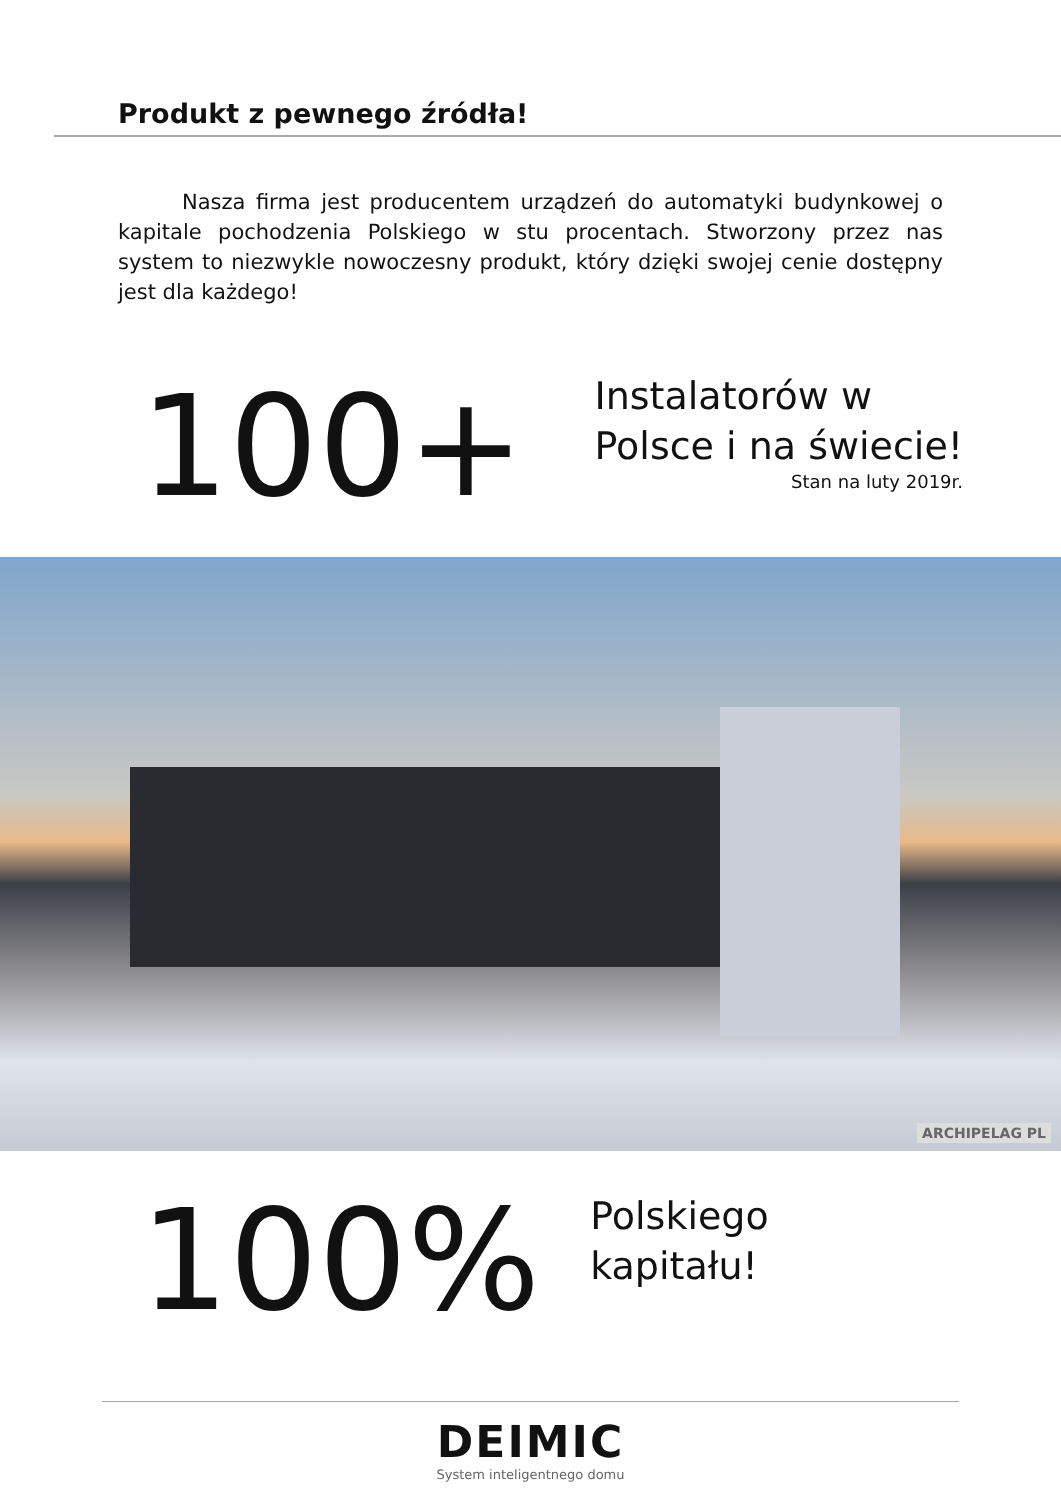Produkt z pewnego źródła!
Nasza firma jest producentem urządzeń do automatyki budynkowej o kapitale pochodzenia Polskiego w stu procentach. Stworzony przez nas system to niezwykle nowoczesny produkt, który dzięki swojej cenie dostępny jest dla każdego!
100+
Instalatorów w
Polsce i na świecie!
Stan na luty 2019r.
ARCHIPELAG PL
100%
Polskiego
kapitału!
DEIMIC
System inteligentnego domu